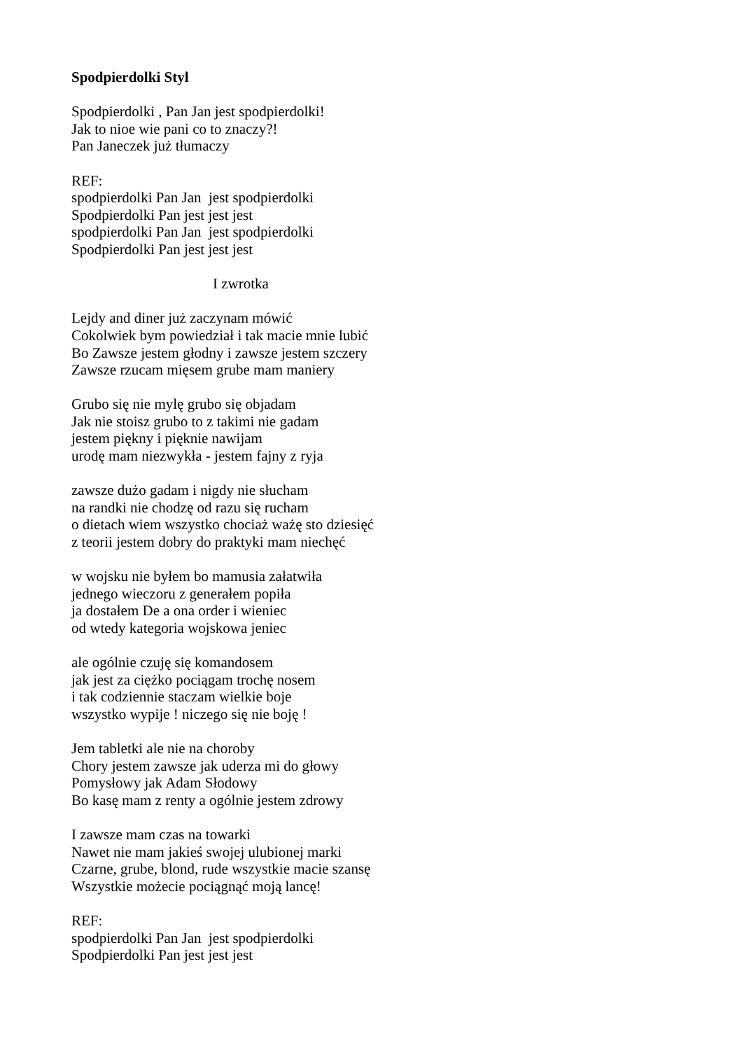Spodpierdolki Styl
Spodpierdolki , Pan Jan jest spodpierdolki!
Jak to nioe wie pani co to znaczy?!
Pan Janeczek już tłumaczy
REF:
spodpierdolki Pan Jan jest spodpierdolki
Spodpierdolki Pan jest jest jest
spodpierdolki Pan Jan jest spodpierdolki
Spodpierdolki Pan jest jest jest
I zwrotka
Lejdy and diner już zaczynam mówić
Cokolwiek bym powiedział i tak macie mnie lubić
Bo Zawsze jestem głodny i zawsze jestem szczery
Zawsze rzucam mięsem grube mam maniery
Grubo się nie mylę grubo się objadam
Jak nie stoisz grubo to z takimi nie gadam
jestem piękny i pięknie nawijam
urodę mam niezwykła - jestem fajny z ryja
zawsze dużo gadam i nigdy nie słucham
na randki nie chodzę od razu się rucham
o dietach wiem wszystko chociaż ważę sto dziesięć
z teorii jestem dobry do praktyki mam niechęć
w wojsku nie byłem bo mamusia załatwiła
jednego wieczoru z generałem popiła
ja dostałem De a ona order i wieniec
od wtedy kategoria wojskowa jeniec
ale ogólnie czuję się komandosem
jak jest za ciężko pociągam trochę nosem
i tak codziennie staczam wielkie boje
wszystko wypije ! niczego się nie boję !
Jem tabletki ale nie na choroby
Chory jestem zawsze jak uderza mi do głowy
Pomysłowy jak Adam Słodowy
Bo kasę mam z renty a ogólnie jestem zdrowy
I zawsze mam czas na towarki
Nawet nie mam jakieś swojej ulubionej marki
Czarne, grube, blond, rude wszystkie macie szansę
Wszystkie możecie pociągnąć moją lancę!
REF:
spodpierdolki Pan Jan jest spodpierdolki
Spodpierdolki Pan jest jest jest